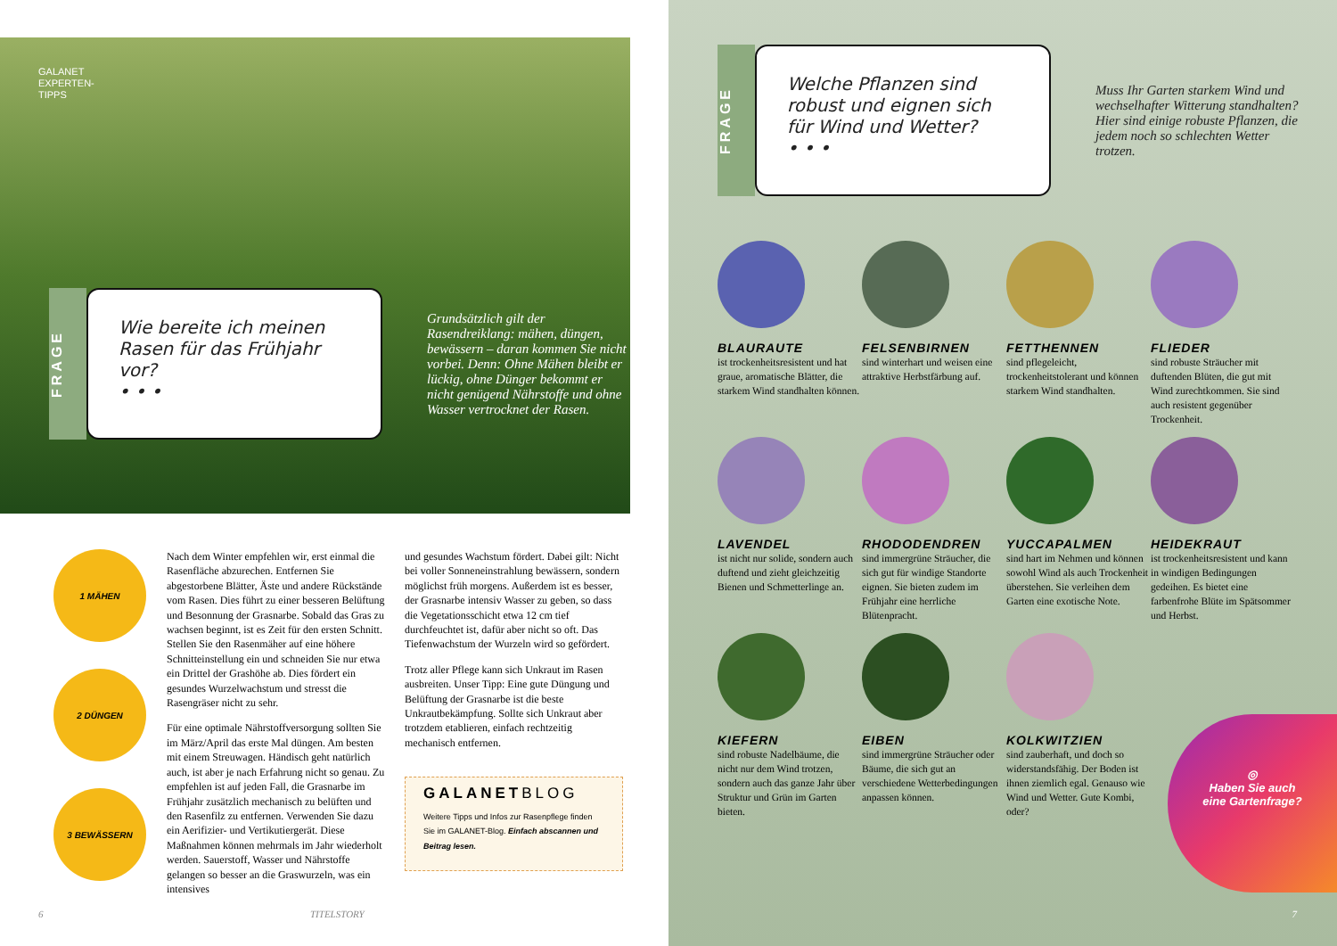GALANET
EXPERTEN-
TIPPS
FRAGE
Wie bereite ich meinen Rasen für das Frühjahr vor?
• • •
Grundsätzlich gilt der Rasendreiklang: mähen, düngen, bewässern – daran kommen Sie nicht vorbei. Denn: Ohne Mähen bleibt er lückig, ohne Dünger bekommt er nicht genügend Nährstoffe und ohne Wasser vertrocknet der Rasen.
1 MÄHEN
2 DÜNGEN
3 BEWÄSSERN
Nach dem Winter empfehlen wir, erst einmal die Rasenfläche abzurechen. Entfernen Sie abgestorbene Blätter, Äste und andere Rückstände vom Rasen. Dies führt zu einer besseren Belüftung und Besonnung der Grasnarbe. Sobald das Gras zu wachsen beginnt, ist es Zeit für den ersten Schnitt. Stellen Sie den Rasenmäher auf eine höhere Schnitteinstellung ein und schneiden Sie nur etwa ein Drittel der Grashöhe ab. Dies fördert ein gesundes Wurzelwachstum und stresst die Rasengräser nicht zu sehr.
Für eine optimale Nährstoffversorgung sollten Sie im März/April das erste Mal düngen. Am besten mit einem Streuwagen. Händisch geht natürlich auch, ist aber je nach Erfahrung nicht so genau. Zu empfehlen ist auf jeden Fall, die Grasnarbe im Frühjahr zusätzlich mechanisch zu belüften und den Rasenfilz zu entfernen. Verwenden Sie dazu ein Aerifizier- und Vertikutiergerät. Diese Maßnahmen können mehrmals im Jahr wiederholt werden. Sauerstoff, Wasser und Nährstoffe gelangen so besser an die Graswurzeln, was ein intensives
und gesundes Wachstum fördert. Dabei gilt: Nicht bei voller Sonneneinstrahlung bewässern, sondern möglichst früh morgens. Außerdem ist es besser, der Grasnarbe intensiv Wasser zu geben, so dass die Vegetationsschicht etwa 12 cm tief durchfeuchtet ist, dafür aber nicht so oft. Das Tiefenwachstum der Wurzeln wird so gefördert.
Trotz aller Pflege kann sich Unkraut im Rasen ausbreiten. Unser Tipp: Eine gute Düngung und Belüftung der Grasnarbe ist die beste Unkrautbekämpfung. Sollte sich Unkraut aber trotzdem etablieren, einfach rechtzeitig mechanisch entfernen.
GALANETBLOG
Weitere Tipps und Infos zur Rasenpflege finden Sie im GALANET-Blog. Einfach abscannen und Beitrag lesen.
6 TITELSTORY
FRAGE
Welche Pflanzen sind robust und eignen sich für Wind und Wetter?
• • •
Muss Ihr Garten starkem Wind und wechselhafter Witterung standhalten? Hier sind einige robuste Pflanzen, die jedem noch so schlechten Wetter trotzen.
BLAURAUTE
ist trockenheitsresistent und hat graue, aromatische Blätter, die starkem Wind standhalten können.
FELSENBIRNEN
sind winterhart und weisen eine attraktive Herbstfärbung auf.
FETTHENNEN
sind pflegeleicht, trockenheitstolerant und können starkem Wind standhalten.
FLIEDER
sind robuste Sträucher mit duftenden Blüten, die gut mit Wind zurechtkommen. Sie sind auch resistent gegenüber Trockenheit.
LAVENDEL
ist nicht nur solide, sondern auch duftend und zieht gleichzeitig Bienen und Schmetterlinge an.
RHODODENDREN
sind immergrüne Sträucher, die sich gut für windige Standorte eignen. Sie bieten zudem im Frühjahr eine herrliche Blütenpracht.
YUCCAPALMEN
sind hart im Nehmen und können sowohl Wind als auch Trockenheit überstehen. Sie verleihen dem Garten eine exotische Note.
HEIDEKRAUT
ist trockenheitsresistent und kann in windigen Bedingungen gedeihen. Es bietet eine farbenfrohe Blüte im Spätsommer und Herbst.
KIEFERN
sind robuste Nadelbäume, die nicht nur dem Wind trotzen, sondern auch das ganze Jahr über Struktur und Grün im Garten bieten.
EIBEN
sind immergrüne Sträucher oder Bäume, die sich gut an verschiedene Wetterbedingungen anpassen können.
KOLKWITZIEN
sind zauberhaft, und doch so widerstandsfähig. Der Boden ist ihnen ziemlich egal. Genauso wie Wind und Wetter. Gute Kombi, oder?
◎
Haben Sie auch
eine Gartenfrage?
7